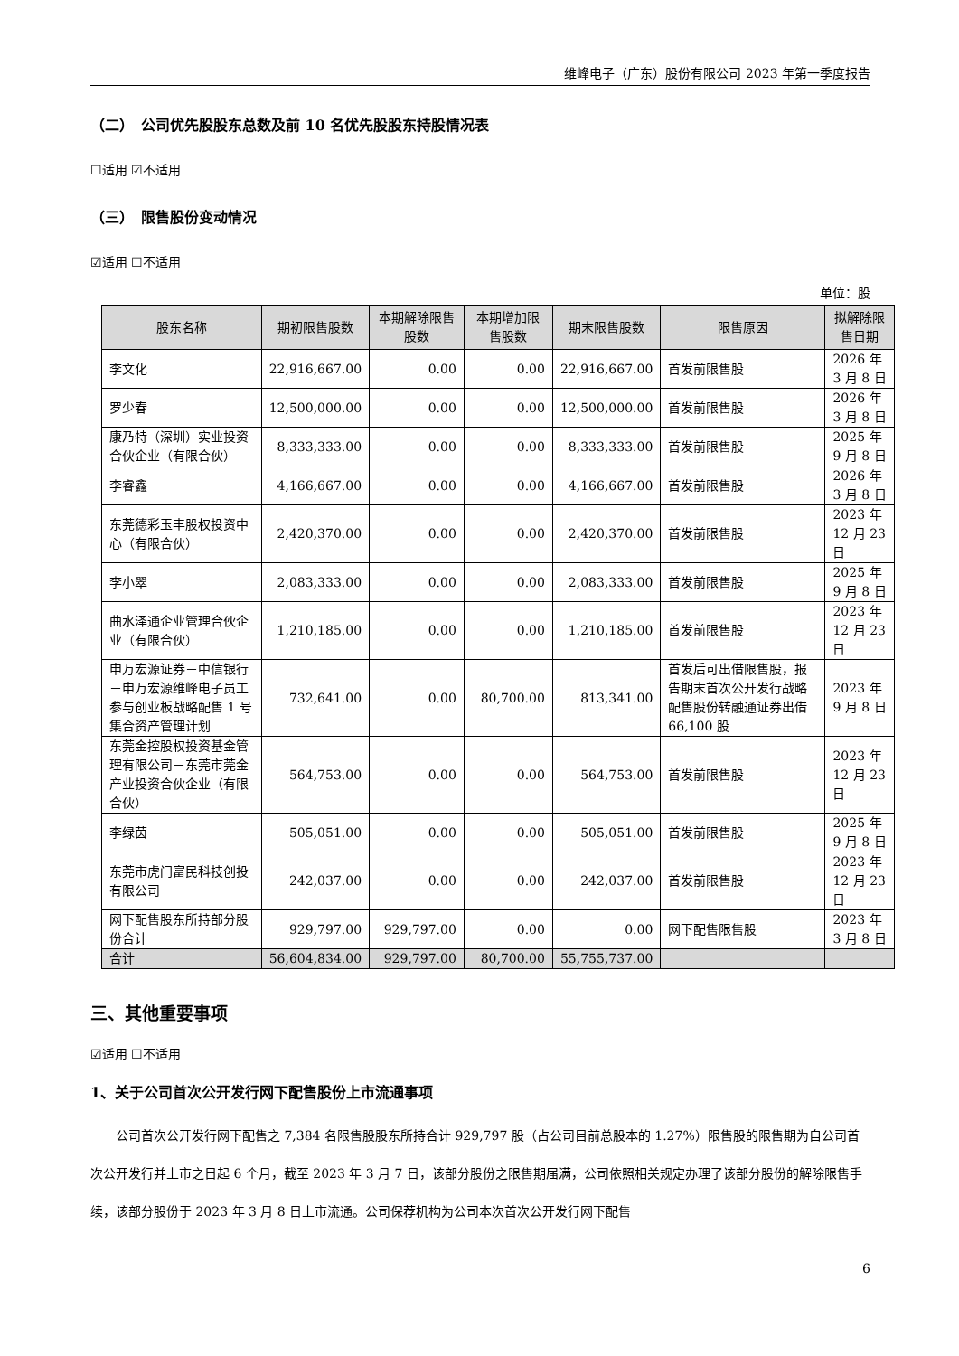维峰电子（广东）股份有限公司 2023 年第一季度报告
（二）　公司优先股股东总数及前 10 名优先股股东持股情况表
☐适用 ☑不适用
（三）　限售股份变动情况
☑适用 ☐不适用
单位：股
| 股东名称 | 期初限售股数 | 本期解除限售股数 | 本期增加限售股数 | 期末限售股数 | 限售原因 | 拟解除限售日期 |
| --- | --- | --- | --- | --- | --- | --- |
| 李文化 | 22,916,667.00 | 0.00 | 0.00 | 22,916,667.00 | 首发前限售股 | 2026 年 3 月 8 日 |
| 罗少春 | 12,500,000.00 | 0.00 | 0.00 | 12,500,000.00 | 首发前限售股 | 2026 年 3 月 8 日 |
| 康乃特（深圳）实业投资合伙企业（有限合伙） | 8,333,333.00 | 0.00 | 0.00 | 8,333,333.00 | 首发前限售股 | 2025 年 9 月 8 日 |
| 李睿鑫 | 4,166,667.00 | 0.00 | 0.00 | 4,166,667.00 | 首发前限售股 | 2026 年 3 月 8 日 |
| 东莞德彩玉丰股权投资中心（有限合伙） | 2,420,370.00 | 0.00 | 0.00 | 2,420,370.00 | 首发前限售股 | 2023 年 12 月 23 日 |
| 李小翠 | 2,083,333.00 | 0.00 | 0.00 | 2,083,333.00 | 首发前限售股 | 2025 年 9 月 8 日 |
| 曲水泽通企业管理合伙企业（有限合伙） | 1,210,185.00 | 0.00 | 0.00 | 1,210,185.00 | 首发前限售股 | 2023 年 12 月 23 日 |
| 申万宏源证券－中信银行－申万宏源维峰电子员工参与创业板战略配售 1 号集合资产管理计划 | 732,641.00 | 0.00 | 80,700.00 | 813,341.00 | 首发后可出借限售股，报告期末首次公开发行战略配售股份转融通证券出借 66,100 股 | 2023 年 9 月 8 日 |
| 东莞金控股权投资基金管理有限公司－东莞市莞金产业投资合伙企业（有限合伙） | 564,753.00 | 0.00 | 0.00 | 564,753.00 | 首发前限售股 | 2023 年 12 月 23 日 |
| 李绿茵 | 505,051.00 | 0.00 | 0.00 | 505,051.00 | 首发前限售股 | 2025 年 9 月 8 日 |
| 东莞市虎门富民科技创投有限公司 | 242,037.00 | 0.00 | 0.00 | 242,037.00 | 首发前限售股 | 2023 年 12 月 23 日 |
| 网下配售股东所持部分股份合计 | 929,797.00 | 929,797.00 | 0.00 | 0.00 | 网下配售限售股 | 2023 年 3 月 8 日 |
| 合计 | 56,604,834.00 | 929,797.00 | 80,700.00 | 55,755,737.00 | | |
三、其他重要事项
☑适用 ☐不适用
1、关于公司首次公开发行网下配售股份上市流通事项
公司首次公开发行网下配售之 7,384 名限售股股东所持合计 929,797 股（占公司目前总股本的 1.27%）限售股的限售期为自公司首次公开发行并上市之日起 6 个月，截至 2023 年 3 月 7 日，该部分股份之限售期届满，公司依照相关规定办理了该部分股份的解除限售手续，该部分股份于 2023 年 3 月 8 日上市流通。公司保荐机构为公司本次首次公开发行网下配售
6